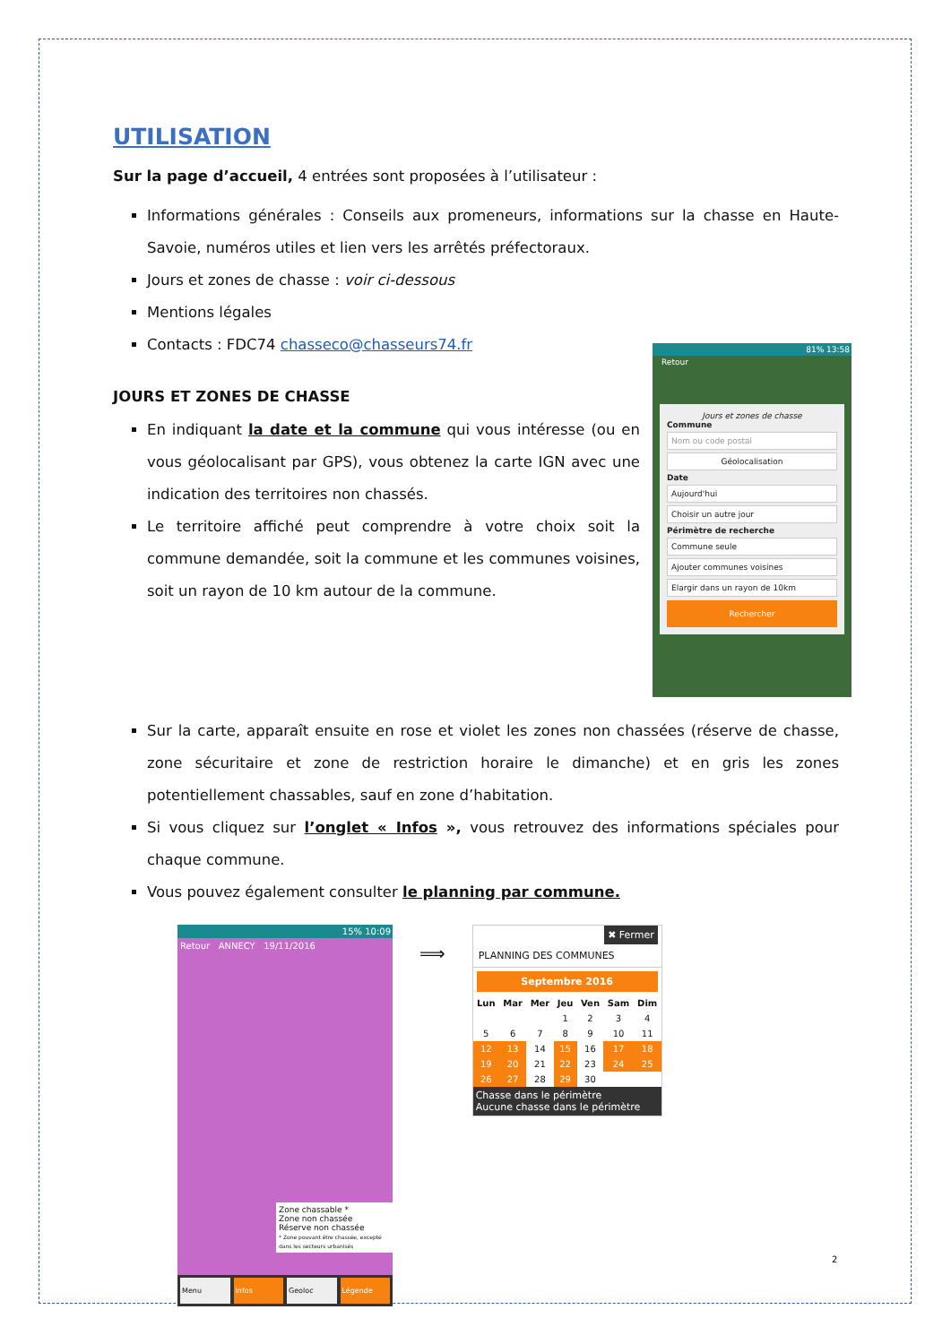UTILISATION
Sur la page d’accueil, 4 entrées sont proposées à l’utilisateur :
Informations générales : Conseils aux promeneurs, informations sur la chasse en Haute-Savoie, numéros utiles et lien vers les arrêtés préfectoraux.
Jours et zones de chasse : voir ci-dessous
Mentions légales
Contacts : FDC74 chasseco@chasseurs74.fr
81% 13:58
Retour
Jours et zones de chasse
Commune
Nom ou code postal
Géolocalisation
Date
Aujourd'hui
Choisir un autre jour
Périmètre de recherche
Commune seule
Ajouter communes voisines
Elargir dans un rayon de 10km
Rechercher
JOURS ET ZONES DE CHASSE
En indiquant la date et la commune qui vous intéresse (ou en vous géolocalisant par GPS), vous obtenez la carte IGN avec une indication des territoires non chassés.
Le territoire affiché peut comprendre à votre choix soit la commune demandée, soit la commune et les communes voisines, soit un rayon de 10 km autour de la commune.
Sur la carte, apparaît ensuite en rose et violet les zones non chassées (réserve de chasse, zone sécuritaire et zone de restriction horaire le dimanche) et en gris les zones potentiellement chassables, sauf en zone d’habitation.
Si vous cliquez sur l’onglet « Infos », vous retrouvez des informations spéciales pour chaque commune.
Vous pouvez également consulter le planning par commune.
15% 10:09
Retour ANNECY 19/11/2016
Zone chassable *
Zone non chassée
Réserve non chassée
* Zone pouvant être chassée, excepté dans les secteurs urbanisés
Menu Infos Geoloc Légende
⟹
✖ Fermer
PLANNING DES COMMUNES
Septembre 2016
| Lun | Mar | Mer | Jeu | Ven | Sam | Dim |
| --- | --- | --- | --- | --- | --- | --- |
| | | | 1 | 2 | 3 | 4 |
| 5 | 6 | 7 | 8 | 9 | 10 | 11 |
| 12 | 13 | 14 | 15 | 16 | 17 | 18 |
| 19 | 20 | 21 | 22 | 23 | 24 | 25 |
| 26 | 27 | 28 | 29 | 30 | | |
Chasse dans le périmètre
Aucune chasse dans le périmètre
2